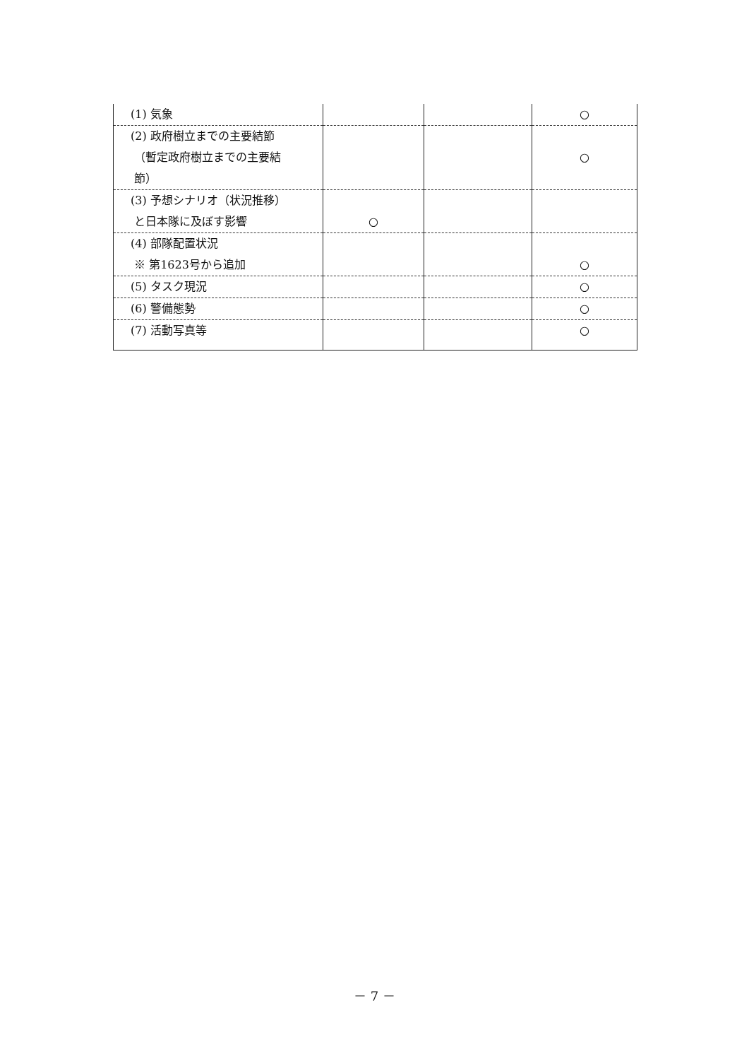| (1) 気象 | | | ○ |
| (2) 政府樹立までの主要結節 （暫定政府樹立までの主要結 節） | | | ○ |
| (3) 予想シナリオ（状況推移） と日本隊に及ぼす影響 | ○ | | |
| (4) 部隊配置状況 ※ 第1623号から追加 | | | ○ |
| (5) タスク現況 | | | ○ |
| (6) 警備態勢 | | | ○ |
| (7) 活動写真等 | | | ○ |
－ 7 －